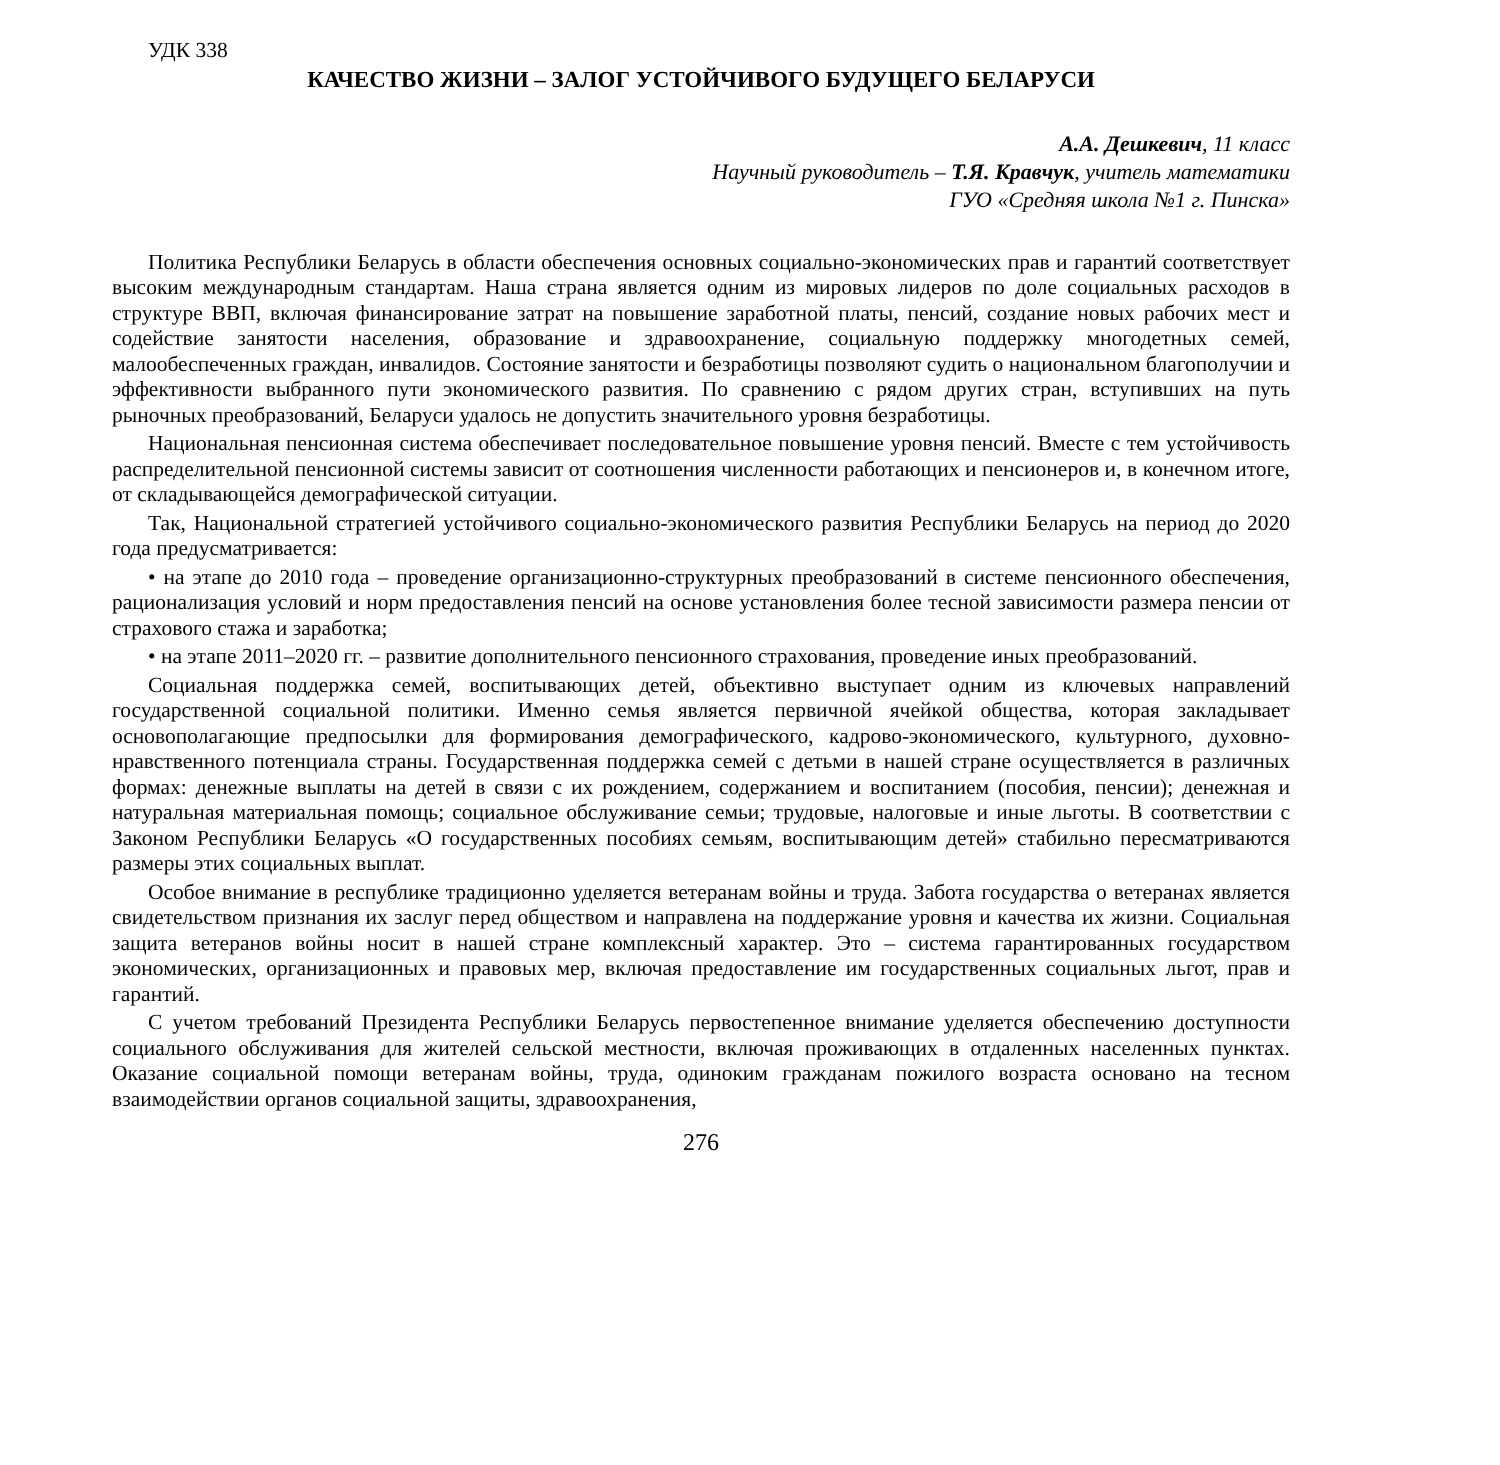УДК 338
КАЧЕСТВО ЖИЗНИ – ЗАЛОГ УСТОЙЧИВОГО БУДУЩЕГО БЕЛАРУСИ
А.А. Дешкевич, 11 класс
Научный руководитель – Т.Я. Кравчук, учитель математики
ГУО «Средняя школа №1 г. Пинска»
Политика Республики Беларусь в области обеспечения основных социально-экономических прав и гарантий соответствует высоким международным стандартам. Наша страна является одним из мировых лидеров по доле социальных расходов в структуре ВВП, включая финансирование затрат на повышение заработной платы, пенсий, создание новых рабочих мест и содействие занятости населения, образование и здравоохранение, социальную поддержку многодетных семей, малообеспеченных граждан, инвалидов. Состояние занятости и безработицы позволяют судить о национальном благополучии и эффективности выбранного пути экономического развития. По сравнению с рядом других стран, вступивших на путь рыночных преобразований, Беларуси удалось не допустить значительного уровня безработицы.
Национальная пенсионная система обеспечивает последовательное повышение уровня пенсий. Вместе с тем устойчивость распределительной пенсионной системы зависит от соотношения численности работающих и пенсионеров и, в конечном итоге, от складывающейся демографической ситуации.
Так, Национальной стратегией устойчивого социально-экономического развития Республики Беларусь на период до 2020 года предусматривается:
• на этапе до 2010 года – проведение организационно-структурных преобразований в системе пенсионного обеспечения, рационализация условий и норм предоставления пенсий на основе установления более тесной зависимости размера пенсии от страхового стажа и заработка;
• на этапе 2011–2020 гг. – развитие дополнительного пенсионного страхования, проведение иных преобразований.
Социальная поддержка семей, воспитывающих детей, объективно выступает одним из ключевых направлений государственной социальной политики. Именно семья является первичной ячейкой общества, которая закладывает основополагающие предпосылки для формирования демографического, кадрово-экономического, культурного, духовно-нравственного потенциала страны. Государственная поддержка семей с детьми в нашей стране осуществляется в различных формах: денежные выплаты на детей в связи с их рождением, содержанием и воспитанием (пособия, пенсии); денежная и натуральная материальная помощь; социальное обслуживание семьи; трудовые, налоговые и иные льготы. В соответствии с Законом Республики Беларусь «О государственных пособиях семьям, воспитывающим детей» стабильно пересматриваются размеры этих социальных выплат.
Особое внимание в республике традиционно уделяется ветеранам войны и труда. Забота государства о ветеранах является свидетельством признания их заслуг перед обществом и направлена на поддержание уровня и качества их жизни. Социальная защита ветеранов войны носит в нашей стране комплексный характер. Это – система гарантированных государством экономических, организационных и правовых мер, включая предоставление им государственных социальных льгот, прав и гарантий.
С учетом требований Президента Республики Беларусь первостепенное внимание уделяется обеспечению доступности социального обслуживания для жителей сельской местности, включая проживающих в отдаленных населенных пунктах. Оказание социальной помощи ветеранам войны, труда, одиноким гражданам пожилого возраста основано на тесном взаимодействии органов социальной защиты, здравоохранения,
276